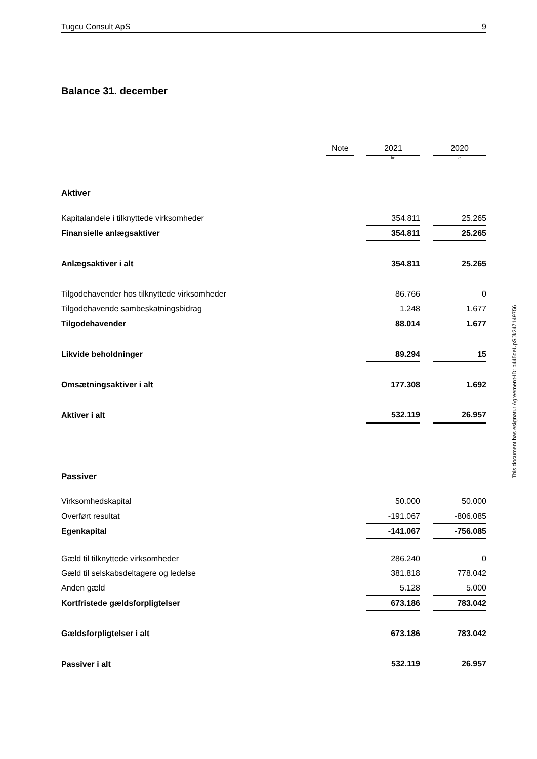Tugcu Consult ApS 9
Balance 31. december
| | Note | | 2021 | | 2020 |
| | | | kr. | | kr. |
| Aktiver | | | | | |
| Kapitalandele i tilknyttede virksomheder | | | 354.811 | | 25.265 |
| Finansielle anlægsaktiver | | | 354.811 | | 25.265 |
| Anlægsaktiver i alt | | | 354.811 | | 25.265 |
| Tilgodehavender hos tilknyttede virksomheder | | | 86.766 | | 0 |
| Tilgodehavende sambeskatningsbidrag | | | 1.248 | | 1.677 |
| Tilgodehavender | | | 88.014 | | 1.677 |
| Likvide beholdninger | | | 89.294 | | 15 |
| Omsætningsaktiver i alt | | | 177.308 | | 1.692 |
| Aktiver i alt | | | 532.119 | | 26.957 |
| Passiver | | | | | |
| Virksomhedskapital | | | 50.000 | | 50.000 |
| Overført resultat | | | -191.067 | | -806.085 |
| Egenkapital | | | -141.067 | | -756.085 |
| Gæld til tilknyttede virksomheder | | | 286.240 | | 0 |
| Gæld til selskabsdeltagere og ledelse | | | 381.818 | | 778.042 |
| Anden gæld | | | 5.128 | | 5.000 |
| Kortfristede gældsforpligtelser | | | 673.186 | | 783.042 |
| Gældsforpligtelser i alt | | | 673.186 | | 783.042 |
| Passiver i alt | | | 532.119 | | 26.957 |
This document has esignatur Agreement-ID: b445deUpSJk247149756